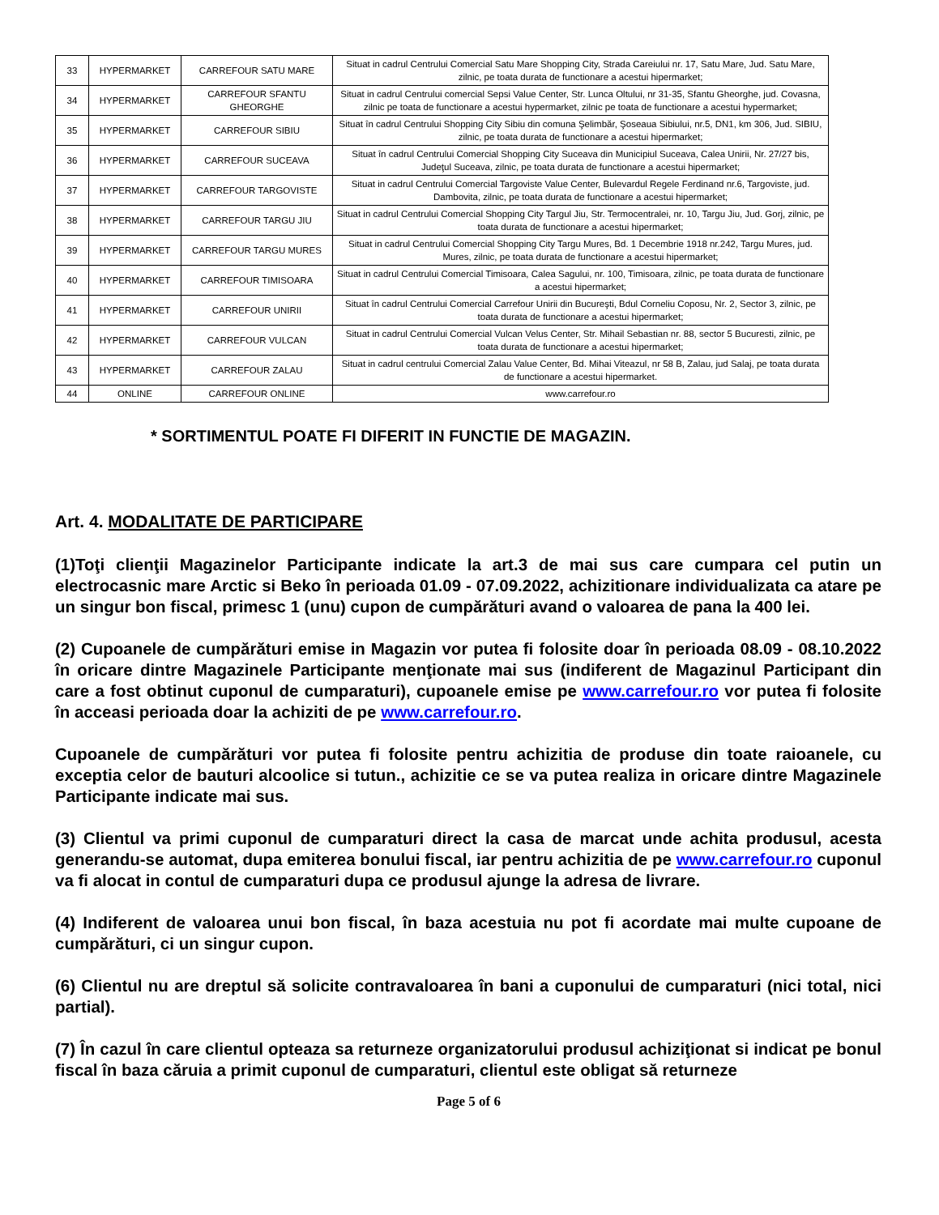| 33 | HYPERMARKET | CARREFOUR SATU MARE | Situat in cadrul Centrului Comercial Satu Mare Shopping City, Strada Careiului nr. 17, Satu Mare, Jud. Satu Mare, zilnic, pe toata durata de functionare a acestui hipermarket; |
| 34 | HYPERMARKET | CARREFOUR SFANTU GHEORGHE | Situat in cadrul Centrului comercial Sepsi Value Center, Str. Lunca Oltului, nr 31-35, Sfantu Gheorghe, jud. Covasna, zilnic pe toata de functionare a acestui hypermarket, zilnic pe toata de functionare a acestui hypermarket; |
| 35 | HYPERMARKET | CARREFOUR SIBIU | Situat în cadrul Centrului Shopping City Sibiu din comuna Şelimbăr, Şoseaua Sibiului, nr.5, DN1, km 306, Jud. SIBIU, zilnic, pe toata durata de functionare a acestui hipermarket; |
| 36 | HYPERMARKET | CARREFOUR SUCEAVA | Situat în cadrul Centrului Comercial Shopping City Suceava din Municipiul Suceava, Calea Unirii, Nr. 27/27 bis, Judeţul Suceava, zilnic, pe toata durata de functionare a acestui hipermarket; |
| 37 | HYPERMARKET | CARREFOUR TARGOVISTE | Situat in cadrul Centrului Comercial Targoviste Value Center, Bulevardul Regele Ferdinand nr.6, Targoviste, jud. Dambovita, zilnic, pe toata durata de functionare a acestui hipermarket; |
| 38 | HYPERMARKET | CARREFOUR TARGU JIU | Situat in cadrul Centrului Comercial Shopping City Targul Jiu, Str. Termocentralei, nr. 10, Targu Jiu, Jud. Gorj, zilnic, pe toata durata de functionare a acestui hipermarket; |
| 39 | HYPERMARKET | CARREFOUR TARGU MURES | Situat in cadrul Centrului Comercial Shopping City Targu Mures, Bd. 1 Decembrie 1918 nr.242, Targu Mures, jud. Mures, zilnic, pe toata durata de functionare a acestui hipermarket; |
| 40 | HYPERMARKET | CARREFOUR TIMISOARA | Situat in cadrul Centrului Comercial Timisoara, Calea Sagului, nr. 100, Timisoara, zilnic, pe toata durata de functionare a acestui hipermarket; |
| 41 | HYPERMARKET | CARREFOUR UNIRII | Situat în cadrul Centrului Comercial Carrefour Unirii din Bucureşti, Bdul Corneliu Coposu, Nr. 2, Sector 3, zilnic, pe toata durata de functionare a acestui hipermarket; |
| 42 | HYPERMARKET | CARREFOUR VULCAN | Situat in cadrul Centrului Comercial Vulcan Velus Center, Str. Mihail Sebastian nr. 88, sector 5 Bucuresti, zilnic, pe toata durata de functionare a acestui hipermarket; |
| 43 | HYPERMARKET | CARREFOUR ZALAU | Situat in cadrul centrului Comercial Zalau Value Center, Bd. Mihai Viteazul, nr 58 B, Zalau, jud Salaj, pe toata durata de functionare a acestui hipermarket. |
| 44 | ONLINE | CARREFOUR ONLINE | www.carrefour.ro |
* SORTIMENTUL POATE FI DIFERIT IN FUNCTIE DE MAGAZIN.
Art. 4. MODALITATE DE PARTICIPARE
(1)Toţi clienţii Magazinelor Participante indicate la art.3 de mai sus care cumpara cel putin un electrocasnic mare Arctic si Beko în perioada 01.09 - 07.09.2022, achizitionare individualizata ca atare pe un singur bon fiscal, primesc 1 (unu) cupon de cumpărături avand o valoarea de pana la 400 lei.
(2) Cupoanele de cumpărături emise in Magazin vor putea fi folosite doar în perioada 08.09 - 08.10.2022 în oricare dintre Magazinele Participante menţionate mai sus (indiferent de Magazinul Participant din care a fost obtinut cuponul de cumparaturi), cupoanele emise pe www.carrefour.ro vor putea fi folosite în acceasi perioada doar la achiziti de pe www.carrefour.ro.
Cupoanele de cumpărături vor putea fi folosite pentru achizitia de produse din toate raioanele, cu exceptia celor de bauturi alcoolice si tutun., achizitie ce se va putea realiza in oricare dintre Magazinele Participante indicate mai sus.
(3) Clientul va primi cuponul de cumparaturi direct la casa de marcat unde achita produsul, acesta generandu-se automat, dupa emiterea bonului fiscal, iar pentru achizitia de pe www.carrefour.ro cuponul va fi alocat in contul de cumparaturi dupa ce produsul ajunge la adresa de livrare.
(4) Indiferent de valoarea unui bon fiscal, în baza acestuia nu pot fi acordate mai multe cupoane de cumpărături, ci un singur cupon.
(6) Clientul nu are dreptul să solicite contravaloarea în bani a cuponului de cumparaturi (nici total, nici partial).
(7) În cazul în care clientul opteaza sa returneze organizatorului produsul achiziţionat si indicat pe bonul fiscal în baza căruia a primit cuponul de cumparaturi, clientul este obligat să returneze
Page 5 of 6